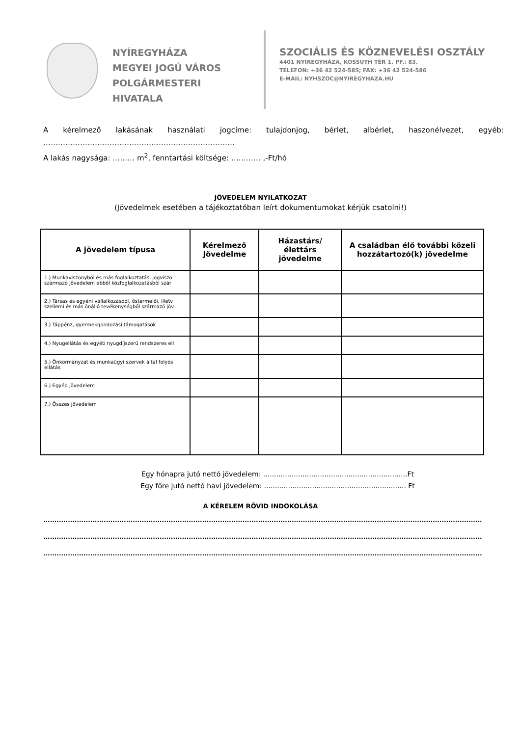NYÍREGYHÁZA
MEGYEI JOGÚ VÁROS
POLGÁRMESTERI HIVATALA
SZOCIÁLIS ÉS KÖZNEVELÉSI OSZTÁLY
4401 NYÍREGYHÁZA, KOSSUTH TÉR 1. PF.: 83.
TELEFON: +36 42 524-585; FAX: +36 42 524-586
E-MAIL: NYHSZOC@NYIREGYHAZA.HU
Akérelmező lakásának használati jogcíme: tulajdonjog, bérlet, albérlet, haszonélvezet, egyéb:
……………………………………………………………………
A lakás nagysága: ……… m<sup>2</sup>, fenntartási költsége: ………… ,-Ft/hó
JÖVEDELEM NYILATKOZAT
(Jövedelmek esetében a tájékoztatóban leírt dokumentumokat kérjük csatolni!)
| A jövedelem típusa | Kérelmező Jövedelme | Házastárs/élettárs jövedelme | A családban élő további közeli hozzátartozó(k) jövedelme |
| --- | --- | --- | --- |
| 1.) Munkaviszonyból és más foglalkoztatási jogviszo származó jövedelem ebből közfoglalkozatásból szár | | | |
| 2.) Társas és egyéni vállalkozásból, őstermelői, illetv szellemi és más önálló tevékenységből származó jöv | | | |
| 3.) Táppénz, gyermekgondozási támogatások | | | |
| 4.) Nyugellátás és egyéb nyugdíjszerű rendszeres ell | | | |
| 5.) Önkormányzat és munkaügyi szervek által folyós ellátás | | | |
| 6.) Egyéb jövedelem | | | |
| 7.) Összes jövedelem | | | |
Egy hónapra jutó nettó jövedelem: ..................................................................Ft
Egy főre jutó nettó havi jövedelem: ................................................................. Ft
A KÉRELEM RÖVID INDOKOLÁSA
....................................................................................................................................................................................................
....................................................................................................................................................................................................
....................................................................................................................................................................................................